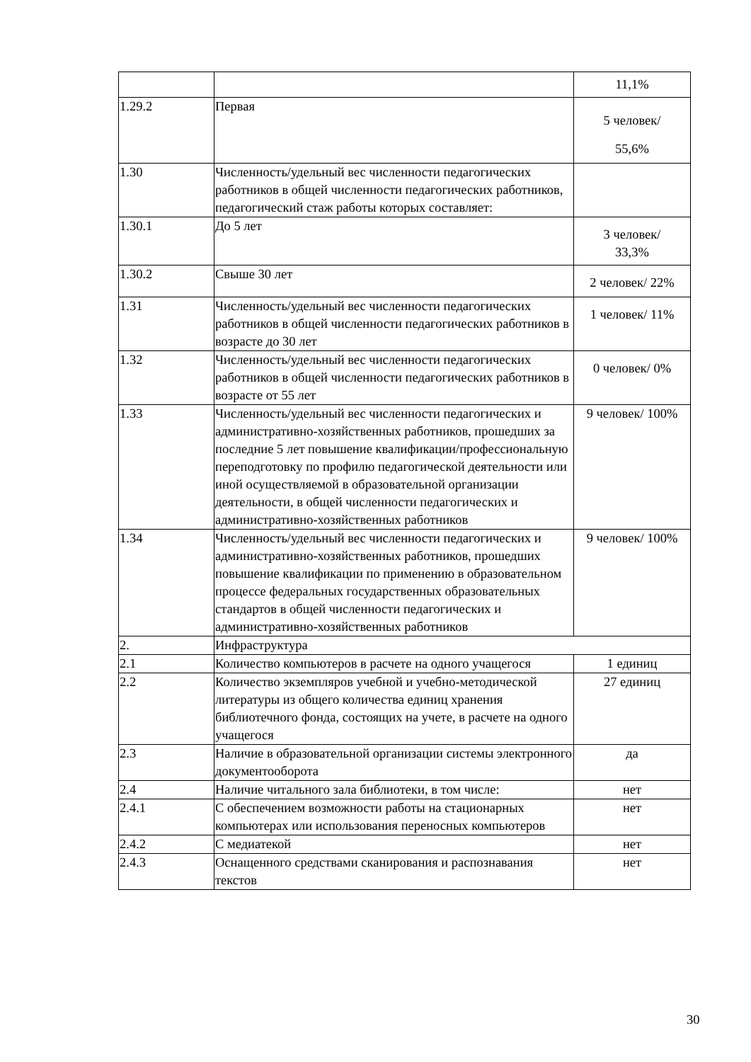| | | 11,1% |
| 1.29.2 | Первая | 5 человек/ 55,6% |
| 1.30 | Численность/удельный вес численности педагогических работников в общей численности педагогических работников, педагогический стаж работы которых составляет: | |
| 1.30.1 | До 5 лет | 3 человек/ 33,3% |
| 1.30.2 | Свыше 30 лет | 2 человек/ 22% |
| 1.31 | Численность/удельный вес численности педагогических работников в общей численности педагогических работников в возрасте до 30 лет | 1 человек/ 11% |
| 1.32 | Численность/удельный вес численности педагогических работников в общей численности педагогических работников в возрасте от 55 лет | 0 человек/ 0% |
| 1.33 | Численность/удельный вес численности педагогических и административно-хозяйственных работников, прошедших за последние 5 лет повышение квалификации/профессиональную переподготовку по профилю педагогической деятельности или иной осуществляемой в образовательной организации деятельности, в общей численности педагогических и административно-хозяйственных работников | 9 человек/ 100% |
| 1.34 | Численность/удельный вес численности педагогических и административно-хозяйственных работников, прошедших повышение квалификации по применению в образовательном процессе федеральных государственных образовательных стандартов в общей численности педагогических и административно-хозяйственных работников | 9 человек/ 100% |
| 2. | Инфраструктура | |
| 2.1 | Количество компьютеров в расчете на одного учащегося | 1 единиц |
| 2.2 | Количество экземпляров учебной и учебно-методической литературы из общего количества единиц хранения библиотечного фонда, состоящих на учете, в расчете на одного учащегося | 27 единиц |
| 2.3 | Наличие в образовательной организации системы электронного документооборота | да |
| 2.4 | Наличие читального зала библиотеки, в том числе: | нет |
| 2.4.1 | С обеспечением возможности работы на стационарных компьютерах или использования переносных компьютеров | нет |
| 2.4.2 | С медиатекой | нет |
| 2.4.3 | Оснащенного средствами сканирования и распознавания текстов | нет |
30